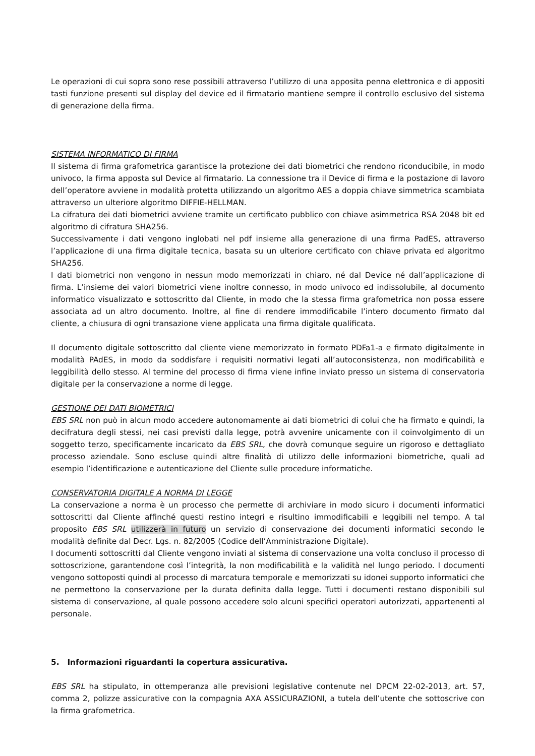Le operazioni di cui sopra sono rese possibili attraverso l’utilizzo di una apposita penna elettronica e di appositi tasti funzione presenti sul display del device ed il firmatario mantiene sempre il controllo esclusivo del sistema di generazione della firma.
SISTEMA INFORMATICO DI FIRMA
Il sistema di firma grafometrica garantisce la protezione dei dati biometrici che rendono riconducibile, in modo univoco, la firma apposta sul Device al firmatario. La connessione tra il Device di firma e la postazione di lavoro dell’operatore avviene in modalità protetta utilizzando un algoritmo AES a doppia chiave simmetrica scambiata attraverso un ulteriore algoritmo DIFFIE-HELLMAN.
La cifratura dei dati biometrici avviene tramite un certificato pubblico con chiave asimmetrica RSA 2048 bit ed algoritmo di cifratura SHA256.
Successivamente i dati vengono inglobati nel pdf insieme alla generazione di una firma PadES, attraverso l’applicazione di una firma digitale tecnica, basata su un ulteriore certificato con chiave privata ed algoritmo SHA256.
I dati biometrici non vengono in nessun modo memorizzati in chiaro, né dal Device né dall’applicazione di firma. L’insieme dei valori biometrici viene inoltre connesso, in modo univoco ed indissolubile, al documento informatico visualizzato e sottoscritto dal Cliente, in modo che la stessa firma grafometrica non possa essere associata ad un altro documento. Inoltre, al fine di rendere immodificabile l’intero documento firmato dal cliente, a chiusura di ogni transazione viene applicata una firma digitale qualificata.
Il documento digitale sottoscritto dal cliente viene memorizzato in formato PDFa1-a e firmato digitalmente in modalità PAdES, in modo da soddisfare i requisiti normativi legati all’autoconsistenza, non modificabilità e leggibilità dello stesso. Al termine del processo di firma viene infine inviato presso un sistema di conservatoria digitale per la conservazione a norme di legge.
GESTIONE DEI DATI BIOMETRICI
EBS SRL non può in alcun modo accedere autonomamente ai dati biometrici di colui che ha firmato e quindi, la decifratura degli stessi, nei casi previsti dalla legge, potrà avvenire unicamente con il coinvolgimento di un soggetto terzo, specificamente incaricato da EBS SRL, che dovrà comunque seguire un rigoroso e dettagliato processo aziendale. Sono escluse quindi altre finalità di utilizzo delle informazioni biometriche, quali ad esempio l’identificazione e autenticazione del Cliente sulle procedure informatiche.
CONSERVATORIA DIGITALE A NORMA DI LEGGE
La conservazione a norma è un processo che permette di archiviare in modo sicuro i documenti informatici sottoscritti dal Cliente affinché questi restino integri e risultino immodificabili e leggibili nel tempo. A tal proposito EBS SRL utilizzerà in futuro un servizio di conservazione dei documenti informatici secondo le modalità definite dal Decr. Lgs. n. 82/2005 (Codice dell’Amministrazione Digitale).
I documenti sottoscritti dal Cliente vengono inviati al sistema di conservazione una volta concluso il processo di sottoscrizione, garantendone così l’integrità, la non modificabilità e la validità nel lungo periodo. I documenti vengono sottoposti quindi al processo di marcatura temporale e memorizzati su idonei supporto informatici che ne permettono la conservazione per la durata definita dalla legge. Tutti i documenti restano disponibili sul sistema di conservazione, al quale possono accedere solo alcuni specifici operatori autorizzati, appartenenti al personale.
5. Informazioni riguardanti la copertura assicurativa.
EBS SRL ha stipulato, in ottemperanza alle previsioni legislative contenute nel DPCM 22-02-2013, art. 57, comma 2, polizze assicurative con la compagnia AXA ASSICURAZIONI, a tutela dell’utente che sottoscrive con la firma grafometrica.